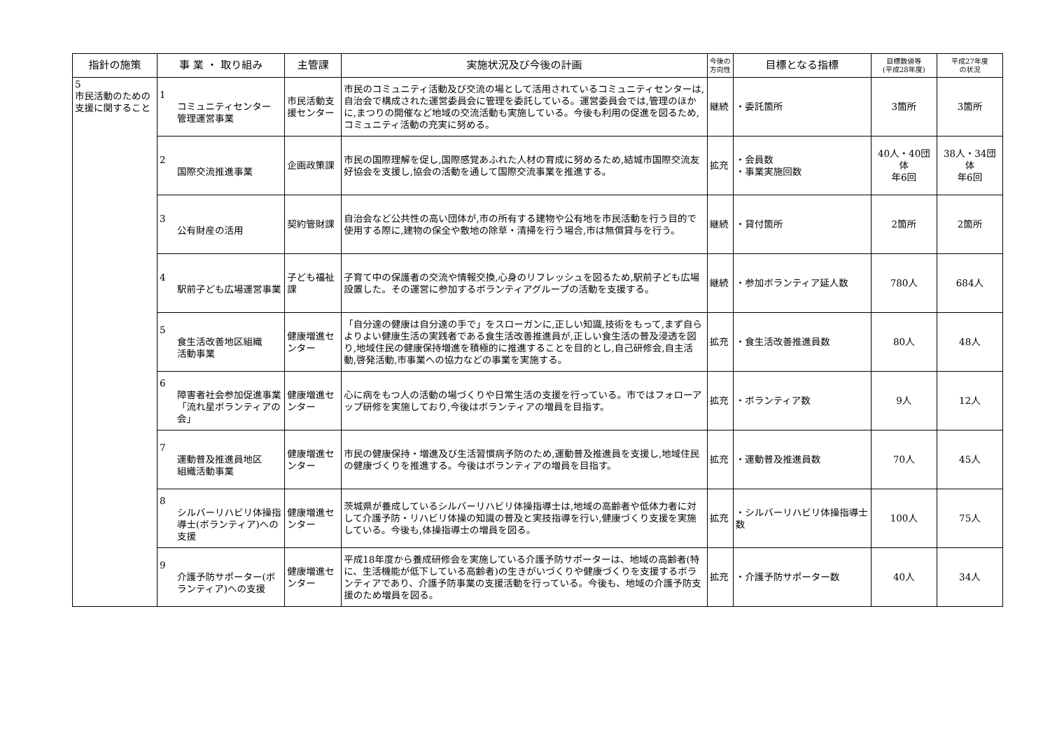| 指針の施策 | 事 業 ・ 取り組み | 主管課 | 実施状況及び今後の計画 | 今後の 方向性 | 目標となる指標 | 目標数値等 (平成28年度) | 平成27年度 の状況 |
| --- | --- | --- | --- | --- | --- | --- | --- |
| 5 市民活動のための支援に関すること | 1 コミュニティセンター 管理運営事業 | 市民活動支援センター | 市民のコミュニティ活動及び交流の場として活用されているコミュニティセンターは,自治会で構成された運営委員会に管理を委託している。運営委員会では,管理のほかに,まつりの開催など地域の交流活動も実施している。今後も利用の促進を図るため,コミュニティ活動の充実に努める。 | 継続 | ・委託箇所 | 3箇所 | 3箇所 |
| | 2 国際交流推進事業 | 企画政策課 | 市民の国際理解を促し,国際感覚あふれた人材の育成に努めるため,結城市国際交流友好協会を支援し,協会の活動を通して国際交流事業を推進する。 | 拡充 | ・会員数 ・事業実施回数 | 40人・40団体 年6回 | 38人・34団体 年6回 |
| | 3 公有財産の活用 | 契約管財課 | 自治会など公共性の高い団体が,市の所有する建物や公有地を市民活動を行う目的で使用する際に,建物の保全や敷地の除草・清掃を行う場合,市は無償貸与を行う。 | 継続 | ・貸付箇所 | 2箇所 | 2箇所 |
| | 4 駅前子ども広場運営事業 | 子ども福祉課 | 子育て中の保護者の交流や情報交換,心身のリフレッシュを図るため,駅前子ども広場設置した。その運営に参加するボランティアグループの活動を支援する。 | 継続 | ・参加ボランティア延人数 | 780人 | 684人 |
| | 5 食生活改善地区組織 活動事業 | 健康増進センター | 「自分達の健康は自分達の手で」をスローガンに,正しい知識,技術をもって,まず自らよりよい健康生活の実践者である食生活改善推進員が,正しい食生活の普及浸透を図り,地域住民の健康保持増進を積極的に推進することを目的とし,自己研修会,自主活動,啓発活動,市事業への協力などの事業を実施する。 | 拡充 | ・食生活改善推進員数 | 80人 | 48人 |
| | 6 障害者社会参加促進事業「流れ星ボランティアの会」 | 健康増進センター | 心に病をもつ人の活動の場づくりや日常生活の支援を行っている。市ではフォローアップ研修を実施しており,今後はボランティアの増員を目指す。 | 拡充 | ・ボランティア数 | 9人 | 12人 |
| | 7 運動普及推進員地区 組織活動事業 | 健康増進センター | 市民の健康保持・増進及び生活習慣病予防のため,運動普及推進員を支援し,地域住民の健康づくりを推進する。今後はボランティアの増員を目指す。 | 拡充 | ・運動普及推進員数 | 70人 | 45人 |
| | 8 シルバーリハビリ体操指導士(ボランティア)への支援 | 健康増進センター | 茨城県が養成しているシルバーリハビリ体操指導士は,地域の高齢者や低体力者に対して介護予防・リハビリ体操の知識の普及と実技指導を行い,健康づくり支援を実施している。今後も,体操指導士の増員を図る。 | 拡充 | ・シルバーリハビリ体操指導士数 | 100人 | 75人 |
| | 9 介護予防サポーター(ボランティア)への支援 | 健康増進センター | 平成18年度から養成研修会を実施している介護予防サポーターは、地域の高齢者(特に、生活機能が低下している高齢者)の生きがいづくりや健康づくりを支援するボランティアであり、介護予防事業の支援活動を行っている。今後も、地域の介護予防支援のため増員を図る。 | 拡充 | ・介護予防サポーター数 | 40人 | 34人 |